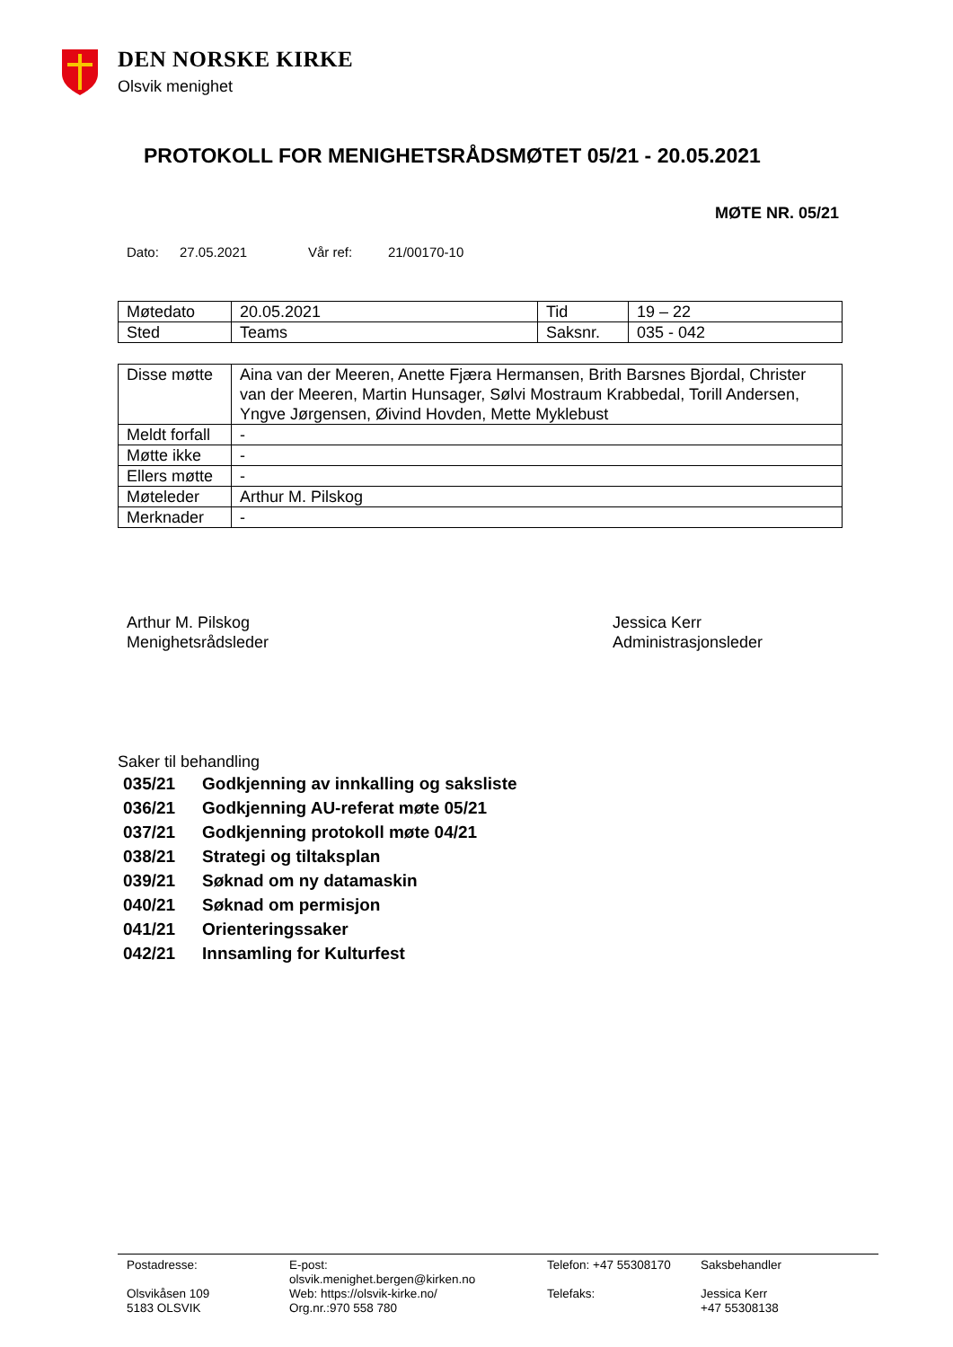DEN NORSKE KIRKE
Olsvik menighet
PROTOKOLL FOR MENIGHETSRÅDSMØTET 05/21 - 20.05.2021
MØTE NR. 05/21
Dato: 27.05.2021 Vår ref: 21/00170-10
| Møtedato | 20.05.2021 | Tid | 19 – 22 |
| Sted | Teams | Saksnr. | 035 - 042 |
| Disse møtte | Aina van der Meeren, Anette Fjæra Hermansen, Brith Barsnes Bjordal, Christer van der Meeren, Martin Hunsager, Sølvi Mostraum Krabbedal, Torill Andersen, Yngve Jørgensen, Øivind Hovden, Mette Myklebust |
| Meldt forfall | - |
| Møtte ikke | - |
| Ellers møtte | - |
| Møteleder | Arthur M. Pilskog |
| Merknader | - |
Arthur M. Pilskog
Menighetsrådsleder
Jessica Kerr
Administrasjonsleder
Saker til behandling
| 035/21 | Godkjenning av innkalling og saksliste |
| 036/21 | Godkjenning AU-referat møte 05/21 |
| 037/21 | Godkjenning protokoll møte 04/21 |
| 038/21 | Strategi og tiltaksplan |
| 039/21 | Søknad om ny datamaskin |
| 040/21 | Søknad om permisjon |
| 041/21 | Orienteringssaker |
| 042/21 | Innsamling for Kulturfest |
Postadresse:
Olsvikåsen 109
5183 OLSVIK
E-post:
olsvik.menighet.bergen@kirken.no
Web: https://olsvik-kirke.no/
Org.nr.:970 558 780
Telefon: +47 55308170
Telefaks:
Saksbehandler
Jessica Kerr
+47 55308138